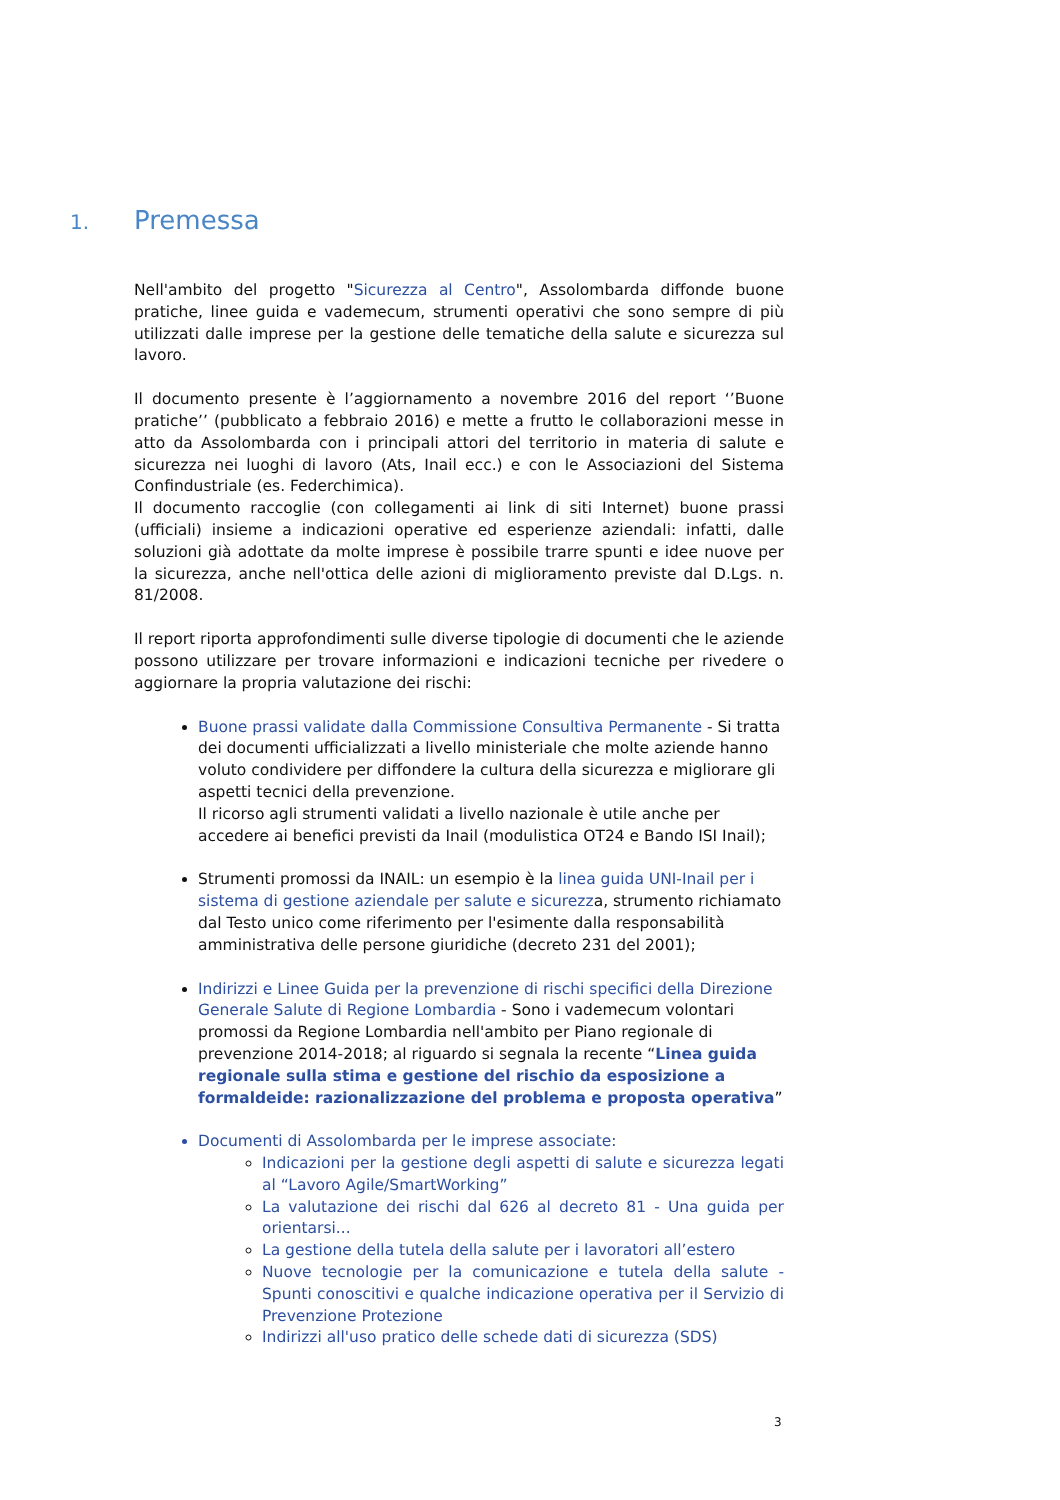1. Premessa
Nell'ambito del progetto "Sicurezza al Centro", Assolombarda diffonde buone pratiche, linee guida e vademecum, strumenti operativi che sono sempre di più utilizzati dalle imprese per la gestione delle tematiche della salute e sicurezza sul lavoro.
Il documento presente è l’aggiornamento a novembre 2016 del report ‘’Buone pratiche’’ (pubblicato a febbraio 2016) e mette a frutto le collaborazioni messe in atto da Assolombarda con i principali attori del territorio in materia di salute e sicurezza nei luoghi di lavoro (Ats, Inail ecc.) e con le Associazioni del Sistema Confindustriale (es. Federchimica).
Il documento raccoglie (con collegamenti ai link di siti Internet) buone prassi (ufficiali) insieme a indicazioni operative ed esperienze aziendali: infatti, dalle soluzioni già adottate da molte imprese è possibile trarre spunti e idee nuove per la sicurezza, anche nell'ottica delle azioni di miglioramento previste dal D.Lgs. n. 81/2008.
Il report riporta approfondimenti sulle diverse tipologie di documenti che le aziende possono utilizzare per trovare informazioni e indicazioni tecniche per rivedere o aggiornare la propria valutazione dei rischi:
Buone prassi validate dalla Commissione Consultiva Permanente - Si tratta dei documenti ufficializzati a livello ministeriale che molte aziende hanno voluto condividere per diffondere la cultura della sicurezza e migliorare gli aspetti tecnici della prevenzione.
Il ricorso agli strumenti validati a livello nazionale è utile anche per accedere ai benefici previsti da Inail (modulistica OT24 e Bando ISI Inail);
Strumenti promossi da INAIL: un esempio è la linea guida UNI-Inail per i sistema di gestione aziendale per salute e sicurezza, strumento richiamato dal Testo unico come riferimento per l'esimente dalla responsabilità amministrativa delle persone giuridiche (decreto 231 del 2001);
Indirizzi e Linee Guida per la prevenzione di rischi specifici della Direzione Generale Salute di Regione Lombardia - Sono i vademecum volontari promossi da Regione Lombardia nell'ambito per Piano regionale di prevenzione 2014-2018; al riguardo si segnala la recente “Linea guida regionale sulla stima e gestione del rischio da esposizione a formaldeide: razionalizzazione del problema e proposta operativa”
Documenti di Assolombarda per le imprese associate:
Indicazioni per la gestione degli aspetti di salute e sicurezza legati al “Lavoro Agile/SmartWorking”
La valutazione dei rischi dal 626 al decreto 81 - Una guida per orientarsi...
La gestione della tutela della salute per i lavoratori all’estero
Nuove tecnologie per la comunicazione e tutela della salute - Spunti conoscitivi e qualche indicazione operativa per il Servizio di Prevenzione Protezione
Indirizzi all'uso pratico delle schede dati di sicurezza (SDS)
3